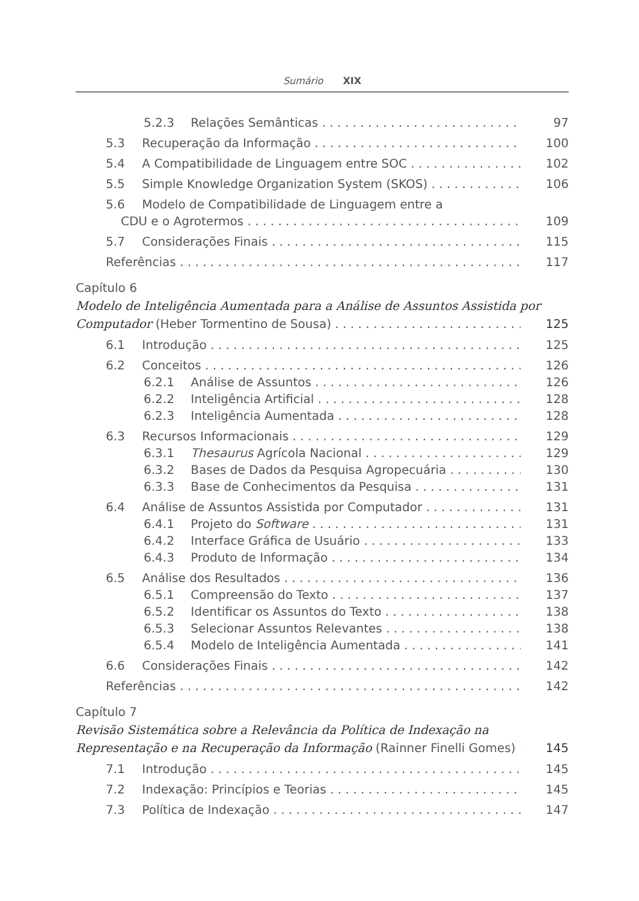Sumário XIX
5.2.3 Relações Semânticas 97
5.3 Recuperação da Informação 100
5.4 A Compatibilidade de Linguagem entre SOC 102
5.5 Simple Knowledge Organization System (SKOS) 106
5.6 Modelo de Compatibilidade de Linguagem entre a
CDU e o Agrotermos 109
5.7 Considerações Finais 115
Referências 117
Capítulo 6
Modelo de Inteligência Aumentada para a Análise de Assuntos Assistida por
Computador (Heber Tormentino de Sousa) 125
6.1 Introdução 125
6.2 Conceitos 126
6.2.1 Análise de Assuntos 126
6.2.2 Inteligência Artificial 128
6.2.3 Inteligência Aumentada 128
6.3 Recursos Informacionais 129
6.3.1 Thesaurus Agrícola Nacional 129
6.3.2 Bases de Dados da Pesquisa Agropecuária 130
6.3.3 Base de Conhecimentos da Pesquisa 131
6.4 Análise de Assuntos Assistida por Computador 131
6.4.1 Projeto do Software 131
6.4.2 Interface Gráfica de Usuário 133
6.4.3 Produto de Informação 134
6.5 Análise dos Resultados 136
6.5.1 Compreensão do Texto 137
6.5.2 Identificar os Assuntos do Texto 138
6.5.3 Selecionar Assuntos Relevantes 138
6.5.4 Modelo de Inteligência Aumentada 141
6.6 Considerações Finais 142
Referências 142
Capítulo 7
Revisão Sistemática sobre a Relevância da Política de Indexação na
Representação e na Recuperação da Informação (Rainner Finelli Gomes) 145
7.1 Introdução 145
7.2 Indexação: Princípios e Teorias 145
7.3 Política de Indexação 147